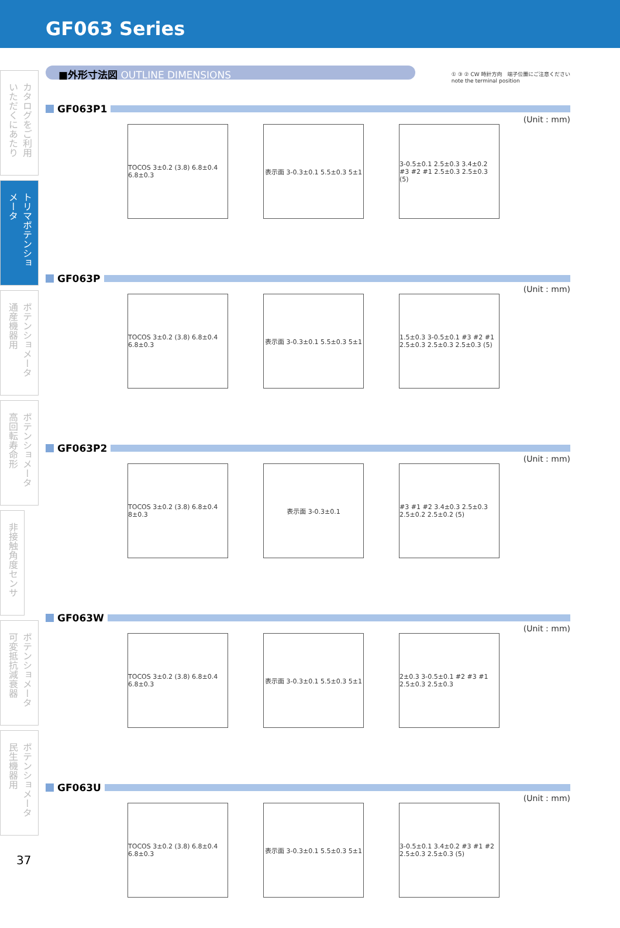GF063 Series
カタログをご利用いただくにあたり
トリマポテンショメータ
ポテンショメータ 通産機器用
ポテンショメータ 高回転寿命形
非接触角度センサ
ポテンショメータ 可変抵抗減衰器
ポテンショメータ 民生機器用
■外形寸法図 OUTLINE DIMENSIONS
① ③ ② CW 時計方向 端子位置にご注意ください
note the terminal position
GF063P1
(Unit : mm)
TOCOS 3±0.2 (3.8) 6.8±0.4 6.8±0.3
表示面 3-0.3±0.1 5.5±0.3 5±1
3-0.5±0.1 2.5±0.3 3.4±0.2 #3 #2 #1 2.5±0.3 2.5±0.3 (5)
GF063P
(Unit : mm)
TOCOS 3±0.2 (3.8) 6.8±0.4 6.8±0.3
表示面 3-0.3±0.1 5.5±0.3 5±1
1.5±0.3 3-0.5±0.1 #3 #2 #1 2.5±0.3 2.5±0.3 2.5±0.3 (5)
GF063P2
(Unit : mm)
TOCOS 3±0.2 (3.8) 6.8±0.4 8±0.3
表示面 3-0.3±0.1 #3 #1 #2 3.4±0.3 2.5±0.3 2.5±0.2 2.5±0.2 (5)
GF063W
(Unit : mm)
TOCOS 3±0.2 (3.8) 6.8±0.4 6.8±0.3
表示面 3-0.3±0.1 5.5±0.3 5±1
2±0.3 3-0.5±0.1 #2 #3 #1 2.5±0.3 2.5±0.3
GF063U
(Unit : mm)
TOCOS 3±0.2 (3.8) 6.8±0.4 6.8±0.3
表示面 3-0.3±0.1 5.5±0.3 5±1
3-0.5±0.1 3.4±0.2 #3 #1 #2 2.5±0.3 2.5±0.3 (5)
37